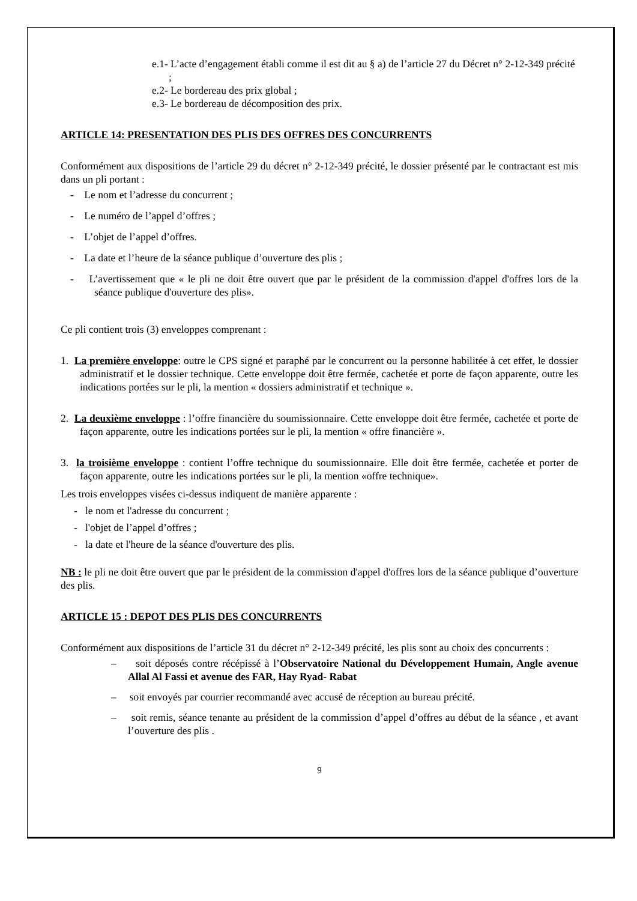e.1- L’acte d’engagement établi comme il est dit au § a) de l’article 27 du Décret n° 2-12-349 précité ;
e.2- Le bordereau des prix global ;
e.3- Le bordereau de décomposition des prix.
ARTICLE 14: PRESENTATION DES PLIS DES OFFRES DES CONCURRENTS
Conformément aux dispositions de l’article 29 du décret n° 2-12-349 précité, le dossier présenté par le contractant est mis dans un pli portant :
- Le nom et l’adresse du concurrent ;
- Le numéro de l’appel d’offres ;
- L’objet de l’appel d’offres.
- La date et l’heure de la séance publique d’ouverture des plis ;
- L’avertissement que « le pli ne doit être ouvert que par le président de la commission d'appel d'offres lors de la séance publique d'ouverture des plis».
Ce pli contient trois (3) enveloppes comprenant :
1. La première enveloppe: outre le CPS signé et paraphé par le concurrent ou la personne habilitée à cet effet, le dossier administratif et le dossier technique. Cette enveloppe doit être fermée, cachetée et porte de façon apparente, outre les indications portées sur le pli, la mention « dossiers administratif et technique ».
2. La deuxième enveloppe : l’offre financière du soumissionnaire. Cette enveloppe doit être fermée, cachetée et porte de façon apparente, outre les indications portées sur le pli, la mention « offre financière ».
3. la troisième enveloppe : contient l’offre technique du soumissionnaire. Elle doit être fermée, cachetée et porter de façon apparente, outre les indications portées sur le pli, la mention «offre technique».
Les trois enveloppes visées ci-dessus indiquent de manière apparente :
- le nom et l'adresse du concurrent ;
- l'objet de l’appel d’offres ;
- la date et l'heure de la séance d'ouverture des plis.
NB : le pli ne doit être ouvert que par le président de la commission d'appel d'offres lors de la séance publique d’ouverture des plis.
ARTICLE 15 : DEPOT DES PLIS DES CONCURRENTS
Conformément aux dispositions de l’article 31 du décret n° 2-12-349 précité, les plis sont au choix des concurrents :
– soit déposés contre récépissé à l’Observatoire National du Développement Humain, Angle avenue Allal Al Fassi et avenue des FAR, Hay Ryad- Rabat
– soit envoyés par courrier recommandé avec accusé de réception au bureau précité.
– soit remis, séance tenante au président de la commission d’appel d’offres au début de la séance , et avant l’ouverture des plis .
9